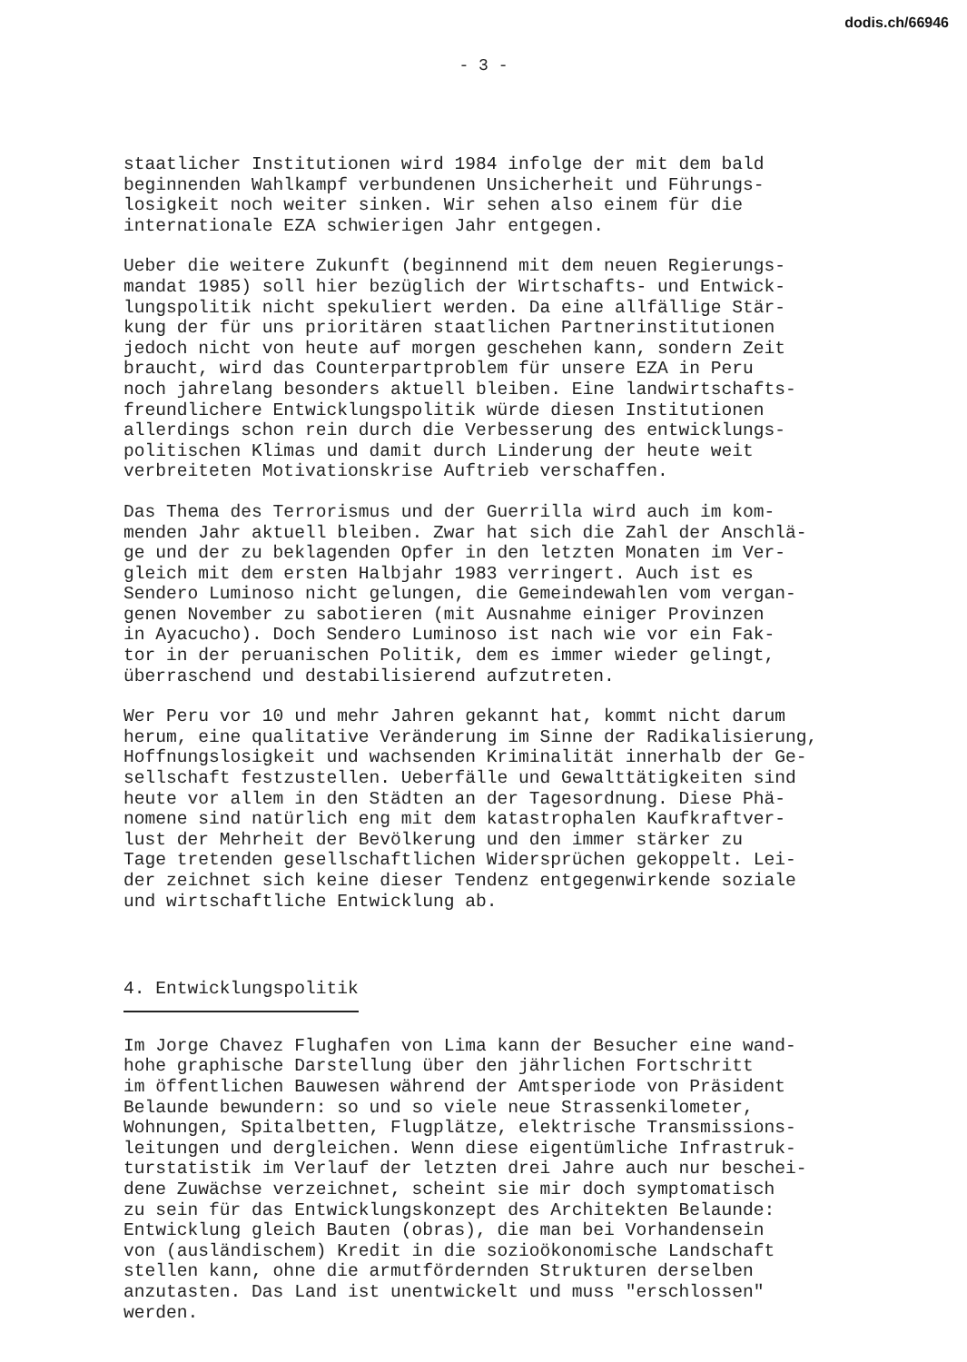dodis.ch/66946
- 3 -
staatlicher Institutionen wird 1984 infolge der mit dem bald beginnenden Wahlkampf verbundenen Unsicherheit und Führungs- losigkeit noch weiter sinken. Wir sehen also einem für die internationale EZA schwierigen Jahr entgegen.
Ueber die weitere Zukunft (beginnend mit dem neuen Regierungs- mandat 1985) soll hier bezüglich der Wirtschafts- und Entwick- lungspolitik nicht spekuliert werden. Da eine allfällige Stär- kung der für uns prioritären staatlichen Partnerinstitutionen jedoch nicht von heute auf morgen geschehen kann, sondern Zeit braucht, wird das Counterpartproblem für unsere EZA in Peru noch jahrelang besonders aktuell bleiben. Eine landwirtschafts- freundlichere Entwicklungspolitik würde diesen Institutionen allerdings schon rein durch die Verbesserung des entwicklungs- politischen Klimas und damit durch Linderung der heute weit verbreiteten Motivationskrise Auftrieb verschaffen.
Das Thema des Terrorismus und der Guerrilla wird auch im kom- menden Jahr aktuell bleiben. Zwar hat sich die Zahl der Anschlä- ge und der zu beklagenden Opfer in den letzten Monaten im Ver- gleich mit dem ersten Halbjahr 1983 verringert. Auch ist es Sendero Luminoso nicht gelungen, die Gemeindewahlen vom vergan- genen November zu sabotieren (mit Ausnahme einiger Provinzen in Ayacucho). Doch Sendero Luminoso ist nach wie vor ein Fak- tor in der peruanischen Politik, dem es immer wieder gelingt, überraschend und destabilisierend aufzutreten.
Wer Peru vor 10 und mehr Jahren gekannt hat, kommt nicht darum herum, eine qualitative Veränderung im Sinne der Radikalisierung, Hoffnungslosigkeit und wachsenden Kriminalität innerhalb der Ge- sellschaft festzustellen. Ueberfälle und Gewalttätigkeiten sind heute vor allem in den Städten an der Tagesordnung. Diese Phä- nomene sind natürlich eng mit dem katastrophalen Kaufkraftver- lust der Mehrheit der Bevölkerung und den immer stärker zu Tage tretenden gesellschaftlichen Widersprüchen gekoppelt. Lei- der zeichnet sich keine dieser Tendenz entgegenwirkende soziale und wirtschaftliche Entwicklung ab.
4. Entwicklungspolitik
Im Jorge Chavez Flughafen von Lima kann der Besucher eine wand- hohe graphische Darstellung über den jährlichen Fortschritt im öffentlichen Bauwesen während der Amtsperiode von Präsident Belaunde bewundern: so und so viele neue Strassenkilometer, Wohnungen, Spitalbetten, Flugplätze, elektrische Transmissions- leitungen und dergleichen. Wenn diese eigentümliche Infrastruk- turstatistik im Verlauf der letzten drei Jahre auch nur beschei- dene Zuwächse verzeichnet, scheint sie mir doch symptomatisch zu sein für das Entwicklungskonzept des Architekten Belaunde: Entwicklung gleich Bauten (obras), die man bei Vorhandensein von (ausländischem) Kredit in die sozioökonomische Landschaft stellen kann, ohne die armutfördernden Strukturen derselben anzutasten. Das Land ist unentwickelt und muss "erschlossen" werden.